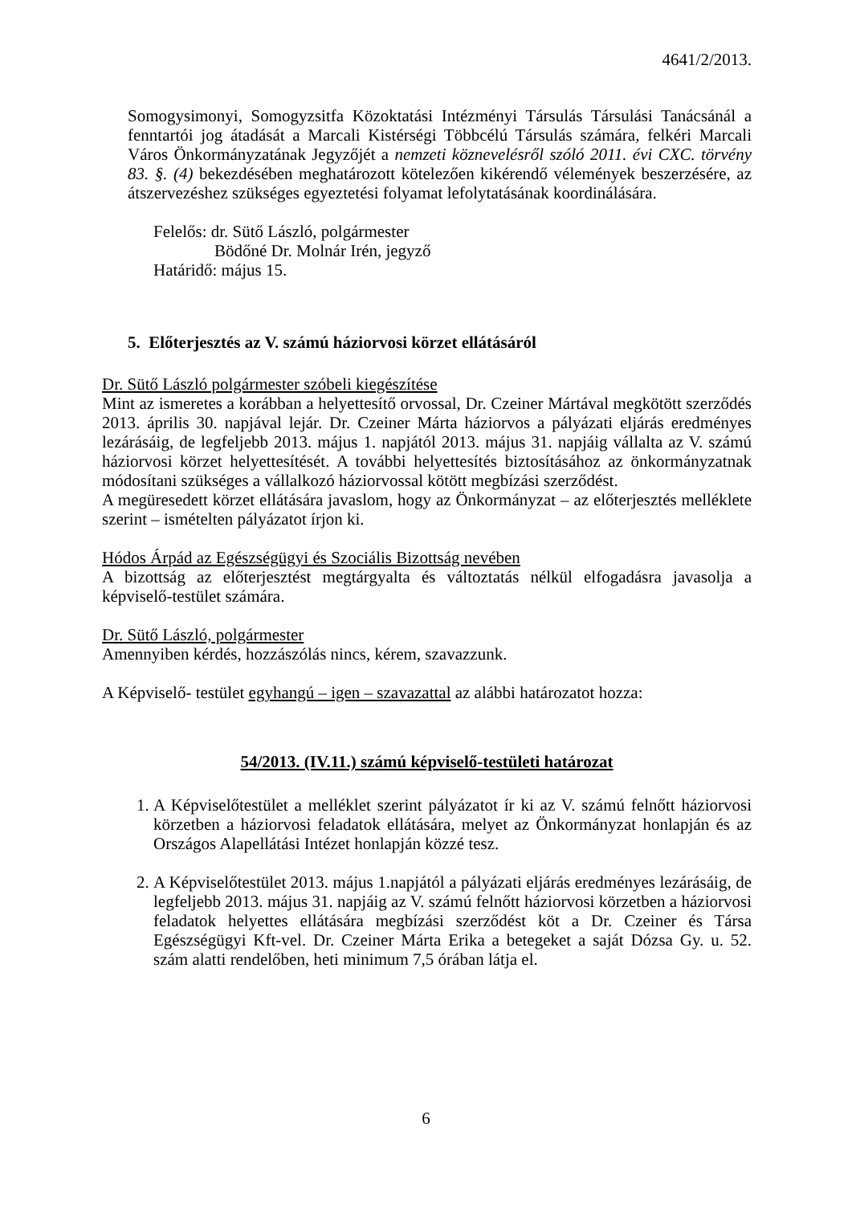4641/2/2013.
Somogysimonyi, Somogyzsitfa Közoktatási Intézményi Társulás Társulási Tanácsánál a fenntartói jog átadását a Marcali Kistérségi Többcélú Társulás számára, felkéri Marcali Város Önkormányzatának Jegyzőjét a nemzeti köznevelésről szóló 2011. évi CXC. törvény 83. §. (4) bekezdésében meghatározott kötelezően kikérendő vélemények beszerzésére, az átszervezéshez szükséges egyeztetési folyamat lefolytatásának koordinálására.
Felelős: dr. Sütő László, polgármester
Bödőné Dr. Molnár Irén, jegyző
Határidő: május 15.
5. Előterjesztés az V. számú háziorvosi körzet ellátásáról
Dr. Sütő László polgármester szóbeli kiegészítése
Mint az ismeretes a korábban a helyettesítő orvossal, Dr. Czeiner Mártával megkötött szerződés 2013. április 30. napjával lejár. Dr. Czeiner Márta háziorvos a pályázati eljárás eredményes lezárásáig, de legfeljebb 2013. május 1. napjától 2013. május 31. napjáig vállalta az V. számú háziorvosi körzet helyettesítését. A további helyettesítés biztosításához az önkormányzatnak módosítani szükséges a vállalkozó háziorvossal kötött megbízási szerződést.
A megüresedett körzet ellátására javaslom, hogy az Önkormányzat – az előterjesztés melléklete szerint – ismételten pályázatot írjon ki.
Hódos Árpád az Egészségügyi és Szociális Bizottság nevében
A bizottság az előterjesztést megtárgyalta és változtatás nélkül elfogadásra javasolja a képviselő-testület számára.
Dr. Sütő László, polgármester
Amennyiben kérdés, hozzászólás nincs, kérem, szavazzunk.
A Képviselő- testület egyhangú – igen – szavazattal az alábbi határozatot hozza:
54/2013. (IV.11.) számú képviselő-testületi határozat
1. A Képviselőtestület a melléklet szerint pályázatot ír ki az V. számú felnőtt háziorvosi körzetben a háziorvosi feladatok ellátására, melyet az Önkormányzat honlapján és az Országos Alapellátási Intézet honlapján közzé tesz.
2. A Képviselőtestület 2013. május 1.napjától a pályázati eljárás eredményes lezárásáig, de legfeljebb 2013. május 31. napjáig az V. számú felnőtt háziorvosi körzetben a háziorvosi feladatok helyettes ellátására megbízási szerződést köt a Dr. Czeiner és Társa Egészségügyi Kft-vel. Dr. Czeiner Márta Erika a betegeket a saját Dózsa Gy. u. 52. szám alatti rendelőben, heti minimum 7,5 órában látja el.
6